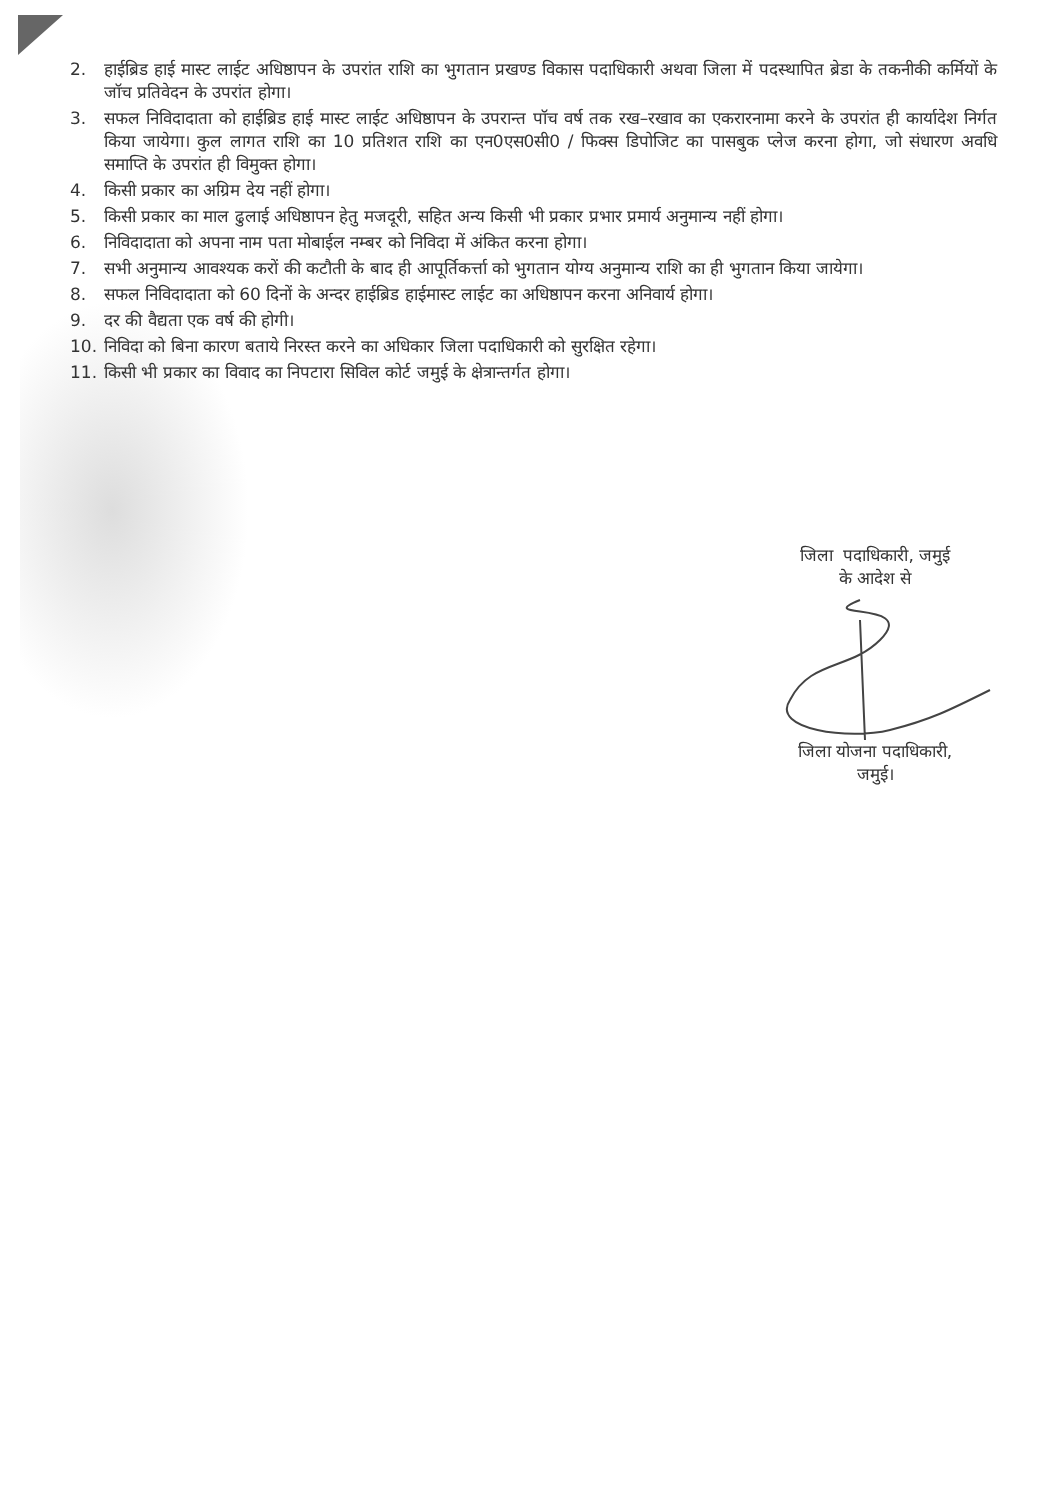2. हाईब्रिड हाई मास्ट लाईट अधिष्ठापन के उपरांत राशि का भुगतान प्रखण्ड विकास पदाधिकारी अथवा जिला में पदस्थापित ब्रेडा के तकनीकी कर्मियों के जॉच प्रतिवेदन के उपरांत होगा।
3. सफल निविदादाता को हाईब्रिड हाई मास्ट लाईट अधिष्ठापन के उपरान्त पॉच वर्ष तक रख–रखाव का एकरारनामा करने के उपरांत ही कार्यादेश निर्गत किया जायेगा। कुल लागत राशि का 10 प्रतिशत राशि का एन0एस0सी0 / फिक्स डिपोजिट का पासबुक प्लेज करना होगा, जो संधारण अवधि समाप्ति के उपरांत ही विमुक्त होगा।
4. किसी प्रकार का अग्रिम देय नहीं होगा।
5. किसी प्रकार का माल ढुलाई अधिष्ठापन हेतु मजदूरी, सहित अन्य किसी भी प्रकार प्रभार प्रमार्य अनुमान्य नहीं होगा।
6. निविदादाता को अपना नाम पता मोबाईल नम्बर को निविदा में अंकित करना होगा।
7. सभी अनुमान्य आवश्यक करों की कटौती के बाद ही आपूर्तिकर्त्ता को भुगतान योग्य अनुमान्य राशि का ही भुगतान किया जायेगा।
8. सफल निविदादाता को 60 दिनों के अन्दर हाईब्रिड हाईमास्ट लाईट का अधिष्ठापन करना अनिवार्य होगा।
9. दर की वैद्यता एक वर्ष की होगी।
10. निविदा को बिना कारण बताये निरस्त करने का अधिकार जिला पदाधिकारी को सुरक्षित रहेगा।
11. किसी भी प्रकार का विवाद का निपटारा सिविल कोर्ट जमुई के क्षेत्रान्तर्गत होगा।
जिला पदाधिकारी, जमुई
के आदेश से
जिला योजना पदाधिकारी,
जमुई।